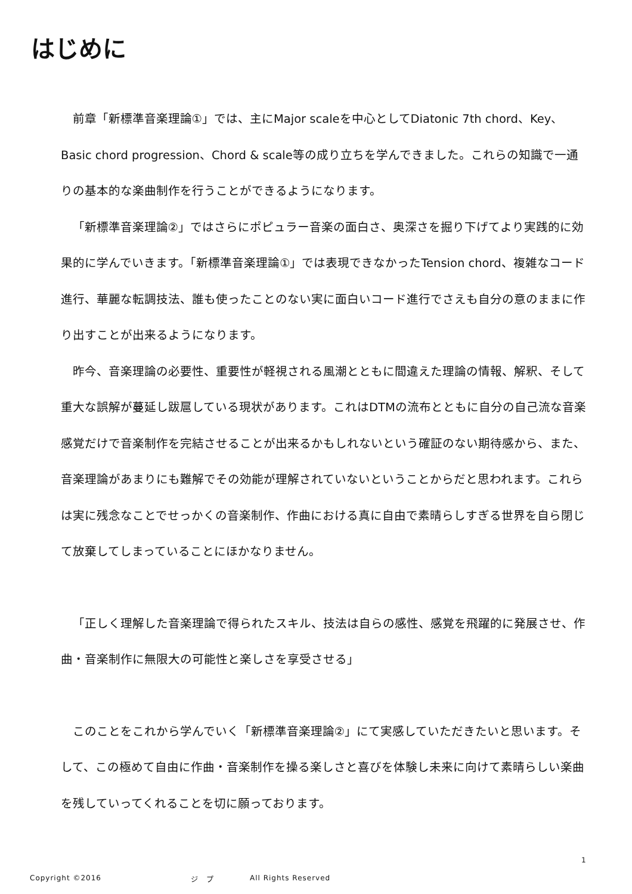はじめに
前章「新標準音楽理論①」では、主にMajor scaleを中心としてDiatonic 7th chord、Key、Basic chord progression、Chord & scale等の成り立ちを学んできました。これらの知識で一通りの基本的な楽曲制作を行うことができるようになります。
「新標準音楽理論②」ではさらにポピュラー音楽の面白さ、奥深さを掘り下げてより実践的に効果的に学んでいきます。「新標準音楽理論①」では表現できなかったTension chord、複雑なコード進行、華麗な転調技法、誰も使ったことのない実に面白いコード進行でさえも自分の意のままに作り出すことが出来るようになります。
昨今、音楽理論の必要性、重要性が軽視される風潮とともに間違えた理論の情報、解釈、そして重大な誤解が蔓延し跋扈している現状があります。これはDTMの流布とともに自分の自己流な音楽感覚だけで音楽制作を完結させることが出来るかもしれないという確証のない期待感から、また、音楽理論があまりにも難解でその効能が理解されていないということからだと思われます。これらは実に残念なことでせっかくの音楽制作、作曲における真に自由で素晴らしすぎる世界を自ら閉じて放棄してしまっていることにほかなりません。
「正しく理解した音楽理論で得られたスキル、技法は自らの感性、感覚を飛躍的に発展させ、作曲・音楽制作に無限大の可能性と楽しさを享受させる」
このことをこれから学んでいく「新標準音楽理論②」にて実感していただきたいと思います。そして、この極めて自由に作曲・音楽制作を操る楽しさと喜びを体験し未来に向けて素晴らしい楽曲を残していってくれることを切に願っております。
1
Copyright ©2016 ジ　プ All Rights Reserved